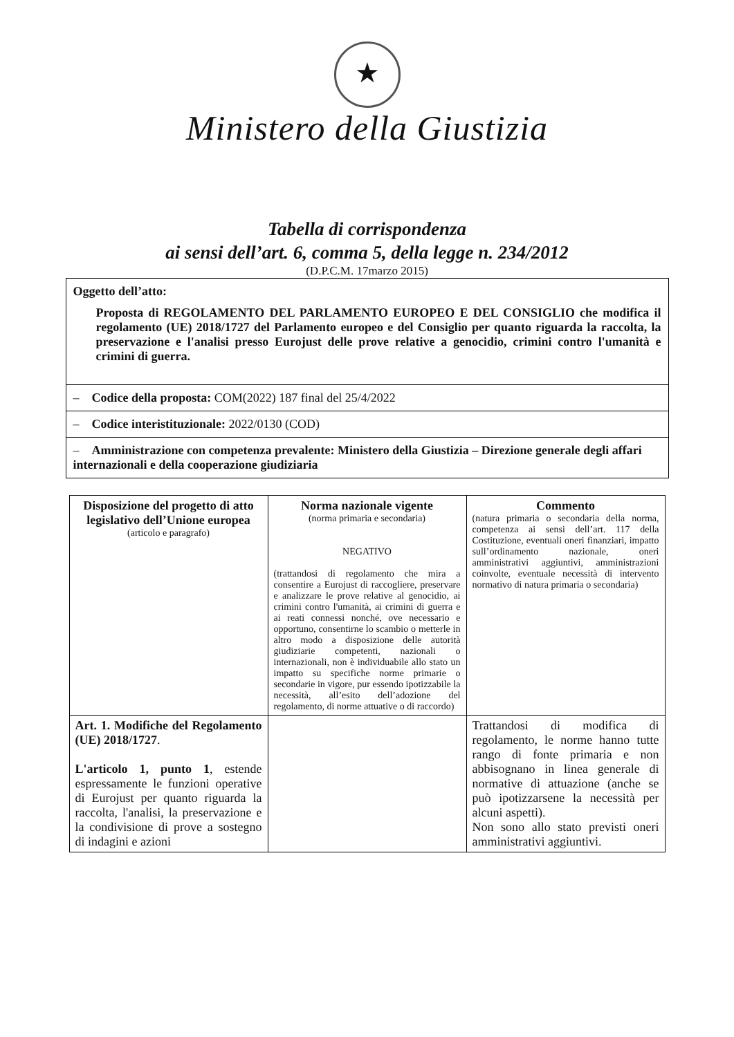★
Ministero della Giustizia
Tabella di corrispondenza
ai sensi dell’art. 6, comma 5, della legge n. 234/2012
(D.P.C.M. 17marzo 2015)
Oggetto dell’atto:
Proposta di REGOLAMENTO DEL PARLAMENTO EUROPEO E DEL CONSIGLIO che modifica il regolamento (UE) 2018/1727 del Parlamento europeo e del Consiglio per quanto riguarda la raccolta, la preservazione e l'analisi presso Eurojust delle prove relative a genocidio, crimini contro l'umanità e crimini di guerra.
– Codice della proposta: COM(2022) 187 final del 25/4/2022
– Codice interistituzionale: 2022/0130 (COD)
– Amministrazione con competenza prevalente: Ministero della Giustizia – Direzione generale degli affari internazionali e della cooperazione giudiziaria
| Disposizione del progetto di atto legislativo dell’Unione europea (articolo e paragrafo) | Norma nazionale vigente (norma primaria e secondaria) NEGATIVO (trattandosi di regolamento che mira a consentire a Eurojust di raccogliere, preservare e analizzare le prove relative al genocidio, ai crimini contro l'umanità, ai crimini di guerra e ai reati connessi nonché, ove necessario e opportuno, consentirne lo scambio o metterle in altro modo a disposizione delle autorità giudiziarie competenti, nazionali o internazionali, non è individuabile allo stato un impatto su specifiche norme primarie o secondarie in vigore, pur essendo ipotizzabile la necessità, all’esito dell’adozione del regolamento, di norme attuative o di raccordo) | Commento (natura primaria o secondaria della norma, competenza ai sensi dell’art. 117 della Costituzione, eventuali oneri finanziari, impatto sull’ordinamento nazionale, oneri amministrativi aggiuntivi, amministrazioni coinvolte, eventuale necessità di intervento normativo di natura primaria o secondaria) |
| Art. 1. Modifiche del Regolamento (UE) 2018/1727 . L'articolo 1, punto 1 , estende espressamente le funzioni operative di Eurojust per quanto riguarda la raccolta, l'analisi, la preservazione e la condivisione di prove a sostegno di indagini e azioni | | Trattandosi di modifica di regolamento, le norme hanno tutte rango di fonte primaria e non abbisognano in linea generale di normative di attuazione (anche se può ipotizzarsene la necessità per alcuni aspetti). Non sono allo stato previsti oneri amministrativi aggiuntivi. |